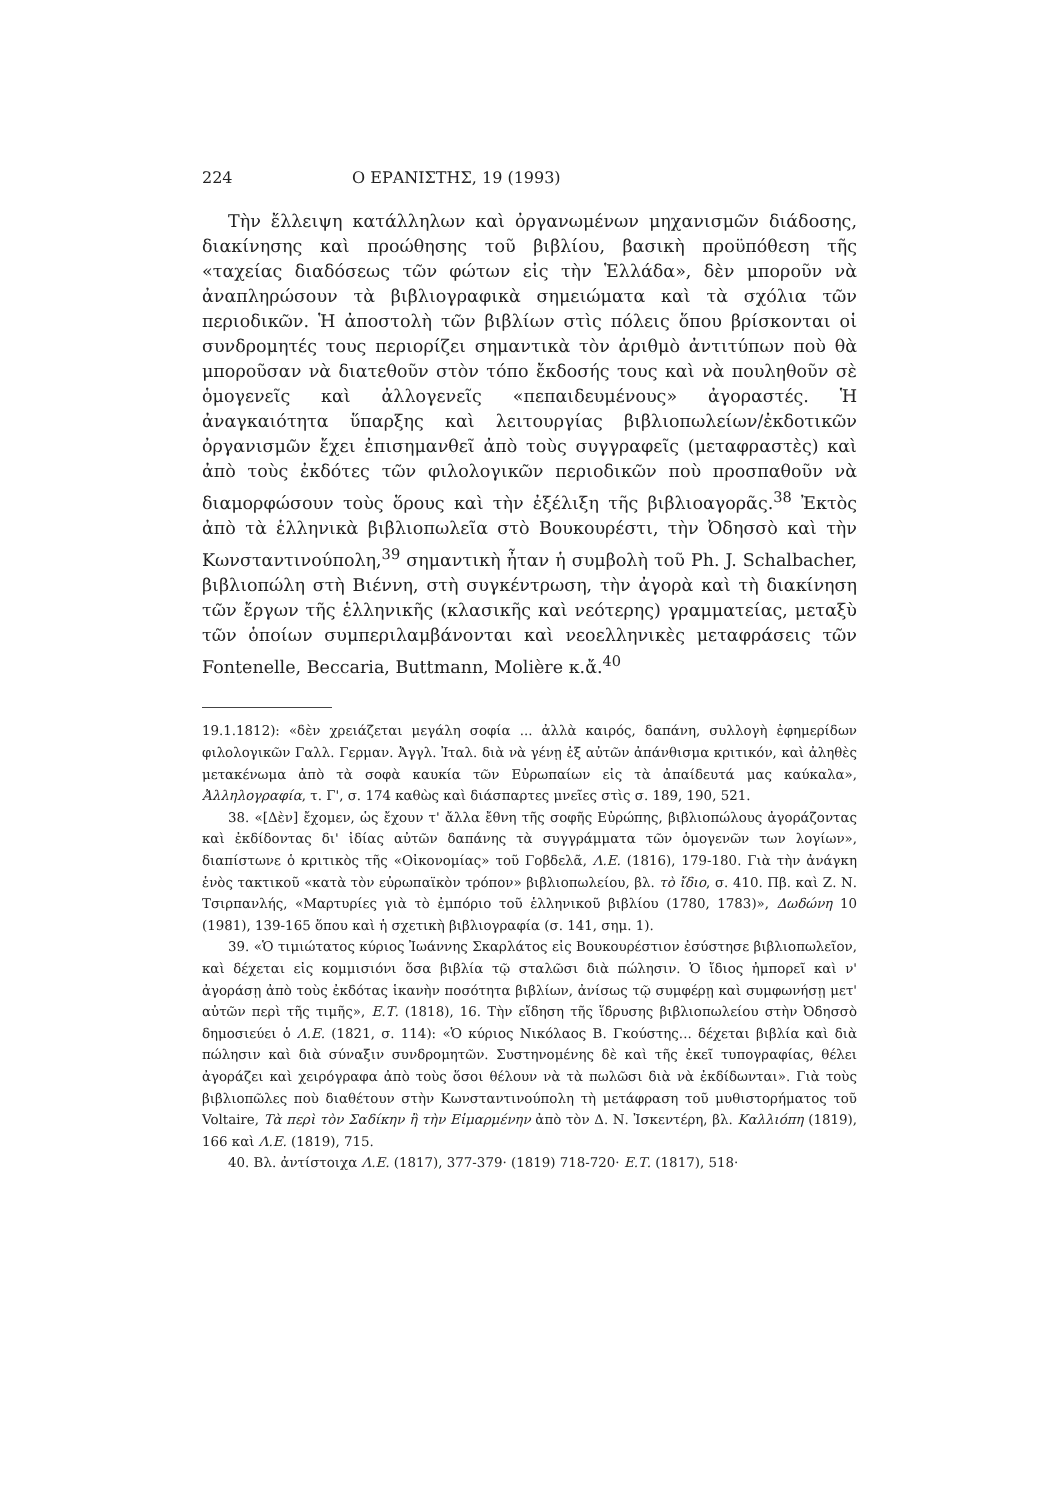224 Ο ΕΡΑΝΙΣΤΗΣ, 19 (1993)
Τὴν ἔλλειψη κατάλληλων καὶ ὀργανωμένων μηχανισμῶν διάδοσης, διακίνησης καὶ προώθησης τοῦ βιβλίου, βασικὴ προϋπόθεση τῆς «ταχείας διαδόσεως τῶν φώτων εἰς τὴν Ἑλλάδα», δὲν μποροῦν νὰ ἀναπληρώσουν τὰ βιβλιογραφικὰ σημειώματα καὶ τὰ σχόλια τῶν περιοδικῶν. Ἡ ἀποστολὴ τῶν βιβλίων στὶς πόλεις ὅπου βρίσκονται οἱ συνδρομητές τους περιορίζει σημαντικὰ τὸν ἀριθμὸ ἀντιτύπων ποὺ θὰ μποροῦσαν νὰ διατεθοῦν στὸν τόπο ἔκδοσής τους καὶ νὰ πουληθοῦν σὲ ὁμογενεῖς καὶ ἀλλογενεῖς «πεπαιδευμένους» ἀγοραστές. Ἡ ἀναγκαιότητα ὕπαρξης καὶ λειτουργίας βιβλιοπωλείων/ἐκδοτικῶν ὀργανισμῶν ἔχει ἐπισημανθεῖ ἀπὸ τοὺς συγγραφεῖς (μεταφραστὲς) καὶ ἀπὸ τοὺς ἐκδότες τῶν φιλολογικῶν περιοδικῶν ποὺ προσπαθοῦν νὰ διαμορφώσουν τοὺς ὅρους καὶ τὴν ἐξέλιξη τῆς βιβλιοαγορᾶς.<sup>38</sup> Ἐκτὸς ἀπὸ τὰ ἑλληνικὰ βιβλιοπωλεῖα στὸ Βουκουρέστι, τὴν Ὀδησσὸ καὶ τὴν Κωνσταντινούπολη,<sup>39</sup> σημαντικὴ ἦταν ἡ συμβολὴ τοῦ Ph. J. Schalbacher, βιβλιοπώλη στὴ Βιέννη, στὴ συγκέντρωση, τὴν ἀγορὰ καὶ τὴ διακίνηση τῶν ἔργων τῆς ἑλληνικῆς (κλασικῆς καὶ νεότερης) γραμματείας, μεταξὺ τῶν ὁποίων συμπεριλαμβάνονται καὶ νεοελληνικὲς μεταφράσεις τῶν Fontenelle, Beccaria, Buttmann, Molière κ.ἄ.<sup>40</sup>
19.1.1812): «δὲν χρειάζεται μεγάλη σοφία ... ἀλλὰ καιρός, δαπάνη, συλλογὴ ἐφημερίδων φιλολογικῶν Γαλλ. Γερμαν. Ἀγγλ. Ἰταλ. διὰ νὰ γένῃ ἐξ αὐτῶν ἀπάνθισμα κριτικόν, καὶ ἀληθὲς μετακένωμα ἀπὸ τὰ σοφὰ καυκία τῶν Εὐρωπαίων εἰς τὰ ἀπαίδευτά μας καύκαλα», Ἀλληλογραφία, τ. Γ', σ. 174 καθὼς καὶ διάσπαρτες μνεῖες στὶς σ. 189, 190, 521.
38. «[Δὲν] ἔχομεν, ὡς ἔχουν τ' ἄλλα ἔθνη τῆς σοφῆς Εὐρώπης, βιβλιοπώλους ἀγοράζοντας καὶ ἐκδίδοντας δι' ἰδίας αὐτῶν δαπάνης τὰ συγγράμματα τῶν ὁμογενῶν των λογίων», διαπίστωνε ὁ κριτικὸς τῆς «Οἰκονομίας» τοῦ Γοβδελᾶ, Λ.Ε. (1816), 179-180. Γιὰ τὴν ἀνάγκη ἑνὸς τακτικοῦ «κατὰ τὸν εὐρωπαϊκὸν τρόπον» βιβλιοπωλείου, βλ. τὸ ἴδιο, σ. 410. Πβ. καὶ Ζ. Ν. Τσιρπανλής, «Μαρτυρίες γιὰ τὸ ἐμπόριο τοῦ ἑλληνικοῦ βιβλίου (1780, 1783)», Δωδώνη 10 (1981), 139-165 ὅπου καὶ ἡ σχετικὴ βιβλιογραφία (σ. 141, σημ. 1).
39. «Ὁ τιμιώτατος κύριος Ἰωάννης Σκαρλάτος εἰς Βουκουρέστιον ἐσύστησε βιβλιοπωλεῖον, καὶ δέχεται εἰς κομμισιόνι ὅσα βιβλία τῷ σταλῶσι διὰ πώλησιν. Ὁ ἴδιος ἠμπορεῖ καὶ ν' ἀγοράσῃ ἀπὸ τοὺς ἐκδότας ἱκανὴν ποσότητα βιβλίων, ἀνίσως τῷ συμφέρῃ καὶ συμφωνήσῃ μετ' αὐτῶν περὶ τῆς τιμῆς», Ε.Τ. (1818), 16. Τὴν εἴδηση τῆς ἵδρυσης βιβλιοπωλείου στὴν Ὀδησσὸ δημοσιεύει ὁ Λ.Ε. (1821, σ. 114): «Ὁ κύριος Νικόλαος Β. Γκούστης... δέχεται βιβλία καὶ διὰ πώλησιν καὶ διὰ σύναξιν συνδρομητῶν. Συστηνομένης δὲ καὶ τῆς ἐκεῖ τυπογραφίας, θέλει ἀγοράζει καὶ χειρόγραφα ἀπὸ τοὺς ὅσοι θέλουν νὰ τὰ πωλῶσι διὰ νὰ ἐκδίδωνται». Γιὰ τοὺς βιβλιοπῶλες ποὺ διαθέτουν στὴν Κωνσταντινούπολη τὴ μετάφραση τοῦ μυθιστορήματος τοῦ Voltaire, Τὰ περὶ τὸν Σαδίκην ἢ τὴν Εἱμαρμένην ἀπὸ τὸν Δ. Ν. Ἰσκεντέρη, βλ. Καλλιόπη (1819), 166 καὶ Λ.Ε. (1819), 715.
40. Βλ. ἀντίστοιχα Λ.Ε. (1817), 377-379· (1819) 718-720· Ε.Τ. (1817), 518·